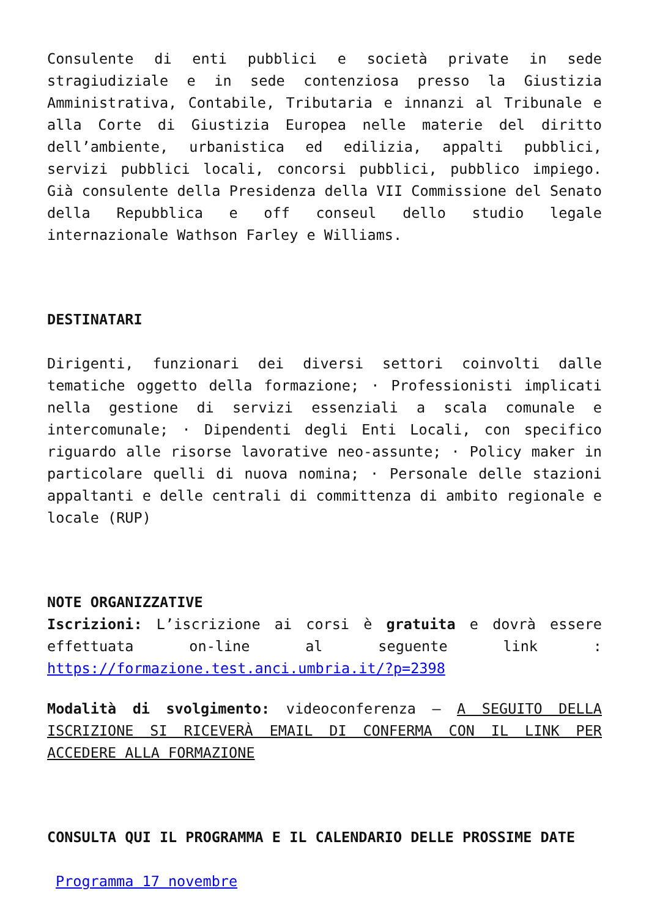Consulente di enti pubblici e società private in sede stragiudiziale e in sede contenziosa presso la Giustizia Amministrativa, Contabile, Tributaria e innanzi al Tribunale e alla Corte di Giustizia Europea nelle materie del diritto dell’ambiente, urbanistica ed edilizia, appalti pubblici, servizi pubblici locali, concorsi pubblici, pubblico impiego. Già consulente della Presidenza della VII Commissione del Senato della Repubblica e off conseul dello studio legale internazionale Wathson Farley e Williams.
DESTINATARI
Dirigenti, funzionari dei diversi settori coinvolti dalle tematiche oggetto della formazione; · Professionisti implicati nella gestione di servizi essenziali a scala comunale e intercomunale; · Dipendenti degli Enti Locali, con specifico riguardo alle risorse lavorative neo-assunte; · Policy maker in particolare quelli di nuova nomina; · Personale delle stazioni appaltanti e delle centrali di committenza di ambito regionale e locale (RUP)
NOTE ORGANIZZATIVE
Iscrizioni: L’iscrizione ai corsi è gratuita e dovrà essere effettuata on-line al seguente link : https://formazione.test.anci.umbria.it/?p=2398
Modalità di svolgimento: videoconferenza – A SEGUITO DELLA ISCRIZIONE SI RICEVERÀ EMAIL DI CONFERMA CON IL LINK PER ACCEDERE ALLA FORMAZIONE
CONSULTA QUI IL PROGRAMMA E IL CALENDARIO DELLE PROSSIME DATE
Programma 17 novembre